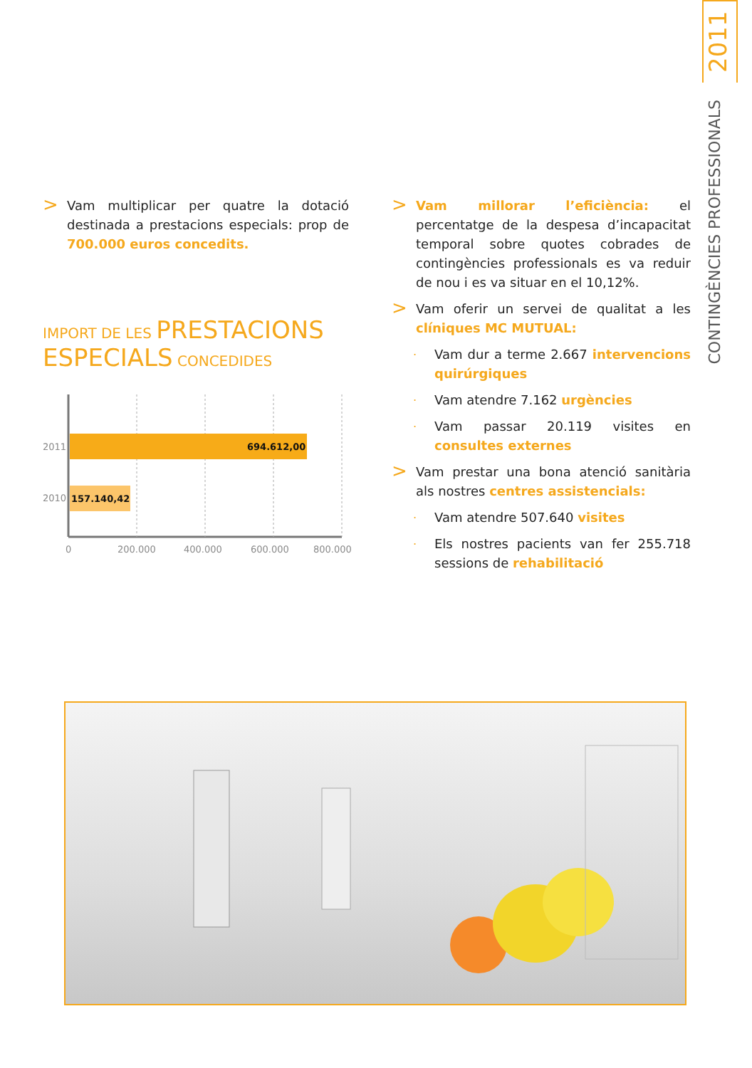2011
CONTINGÈNCIES PROFESSIONALS
>
Vam multiplicar per quatre la dotació destinada a prestacions especials: prop de 700.000 euros concedits.
IMPORT DE LES PRESTACIONS ESPECIALS CONCEDIDES
2011
694.612,00
2010
157.140,42
0
200.000
400.000
600.000
800.000
>
Vam millorar l’eficiència: el percentatge de la despesa d’incapacitat temporal sobre quotes cobrades de contingències professionals es va reduir de nou i es va situar en el 10,12%.
>
Vam oferir un servei de qualitat a les clíniques MC MUTUAL:
.
Vam dur a terme 2.667 intervencions quirúrgiques
.
Vam atendre 7.162 urgències
.
Vam passar 20.119 visites en consultes externes
>
Vam prestar una bona atenció sanitària als nostres centres assistencials:
.
Vam atendre 507.640 visites
.
Els nostres pacients van fer 255.718 sessions de rehabilitació